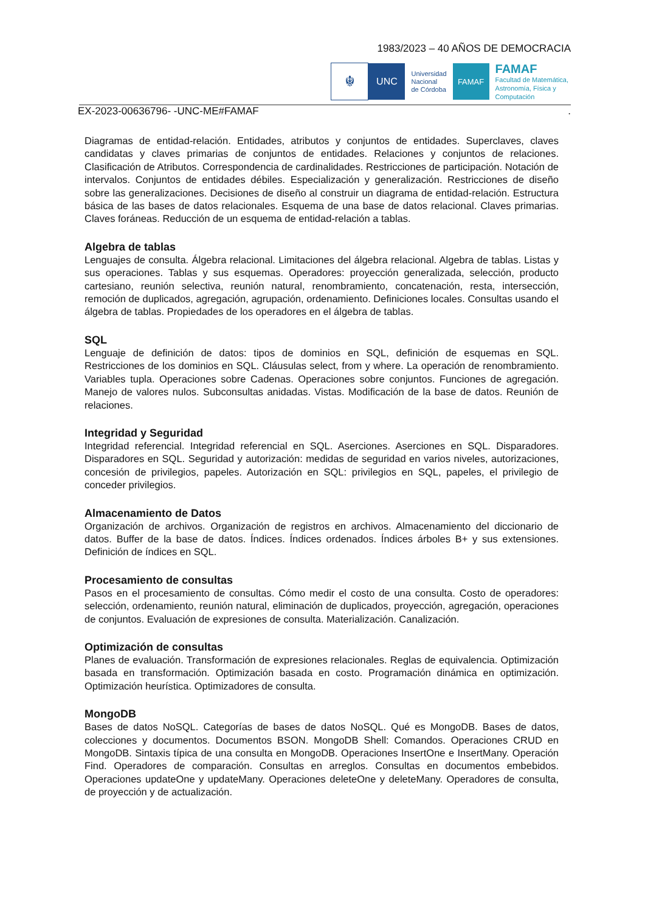1983/2023 – 40 AÑOS DE DEMOCRACIA
☬
UNC
Universidad
Nacional
de Córdoba
FAMAF
FAMAF
Facultad de Matemática,
Astronomía, Física y
Computación
EX-2023-00636796- -UNC-ME#FAMAF.
Diagramas de entidad-relación. Entidades, atributos y conjuntos de entidades. Superclaves, claves candidatas y claves primarias de conjuntos de entidades. Relaciones y conjuntos de relaciones. Clasificación de Atributos. Correspondencia de cardinalidades. Restricciones de participación. Notación de intervalos. Conjuntos de entidades débiles. Especialización y generalización. Restricciones de diseño sobre las generalizaciones. Decisiones de diseño al construir un diagrama de entidad-relación. Estructura básica de las bases de datos relacionales. Esquema de una base de datos relacional. Claves primarias. Claves foráneas. Reducción de un esquema de entidad-relación a tablas.
Algebra de tablas
Lenguajes de consulta. Álgebra relacional. Limitaciones del álgebra relacional. Algebra de tablas. Listas y sus operaciones. Tablas y sus esquemas. Operadores: proyección generalizada, selección, producto cartesiano, reunión selectiva, reunión natural, renombramiento, concatenación, resta, intersección, remoción de duplicados, agregación, agrupación, ordenamiento. Definiciones locales. Consultas usando el álgebra de tablas. Propiedades de los operadores en el álgebra de tablas.
SQL
Lenguaje de definición de datos: tipos de dominios en SQL, definición de esquemas en SQL. Restricciones de los dominios en SQL. Cláusulas select, from y where. La operación de renombramiento. Variables tupla. Operaciones sobre Cadenas. Operaciones sobre conjuntos. Funciones de agregación. Manejo de valores nulos. Subconsultas anidadas. Vistas. Modificación de la base de datos. Reunión de relaciones.
Integridad y Seguridad
Integridad referencial. Integridad referencial en SQL. Aserciones. Aserciones en SQL. Disparadores. Disparadores en SQL. Seguridad y autorización: medidas de seguridad en varios niveles, autorizaciones, concesión de privilegios, papeles. Autorización en SQL: privilegios en SQL, papeles, el privilegio de conceder privilegios.
Almacenamiento de Datos
Organización de archivos. Organización de registros en archivos. Almacenamiento del diccionario de datos. Buffer de la base de datos. Índices. Índices ordenados. Índices árboles B+ y sus extensiones. Definición de índices en SQL.
Procesamiento de consultas
Pasos en el procesamiento de consultas. Cómo medir el costo de una consulta. Costo de operadores: selección, ordenamiento, reunión natural, eliminación de duplicados, proyección, agregación, operaciones de conjuntos. Evaluación de expresiones de consulta. Materialización. Canalización.
Optimización de consultas
Planes de evaluación. Transformación de expresiones relacionales. Reglas de equivalencia. Optimización basada en transformación. Optimización basada en costo. Programación dinámica en optimización. Optimización heurística. Optimizadores de consulta.
MongoDB
Bases de datos NoSQL. Categorías de bases de datos NoSQL. Qué es MongoDB. Bases de datos, colecciones y documentos. Documentos BSON. MongoDB Shell: Comandos. Operaciones CRUD en MongoDB. Sintaxis típica de una consulta en MongoDB. Operaciones InsertOne e InsertMany. Operación Find. Operadores de comparación. Consultas en arreglos. Consultas en documentos embebidos. Operaciones updateOne y updateMany. Operaciones deleteOne y deleteMany. Operadores de consulta, de proyección y de actualización.